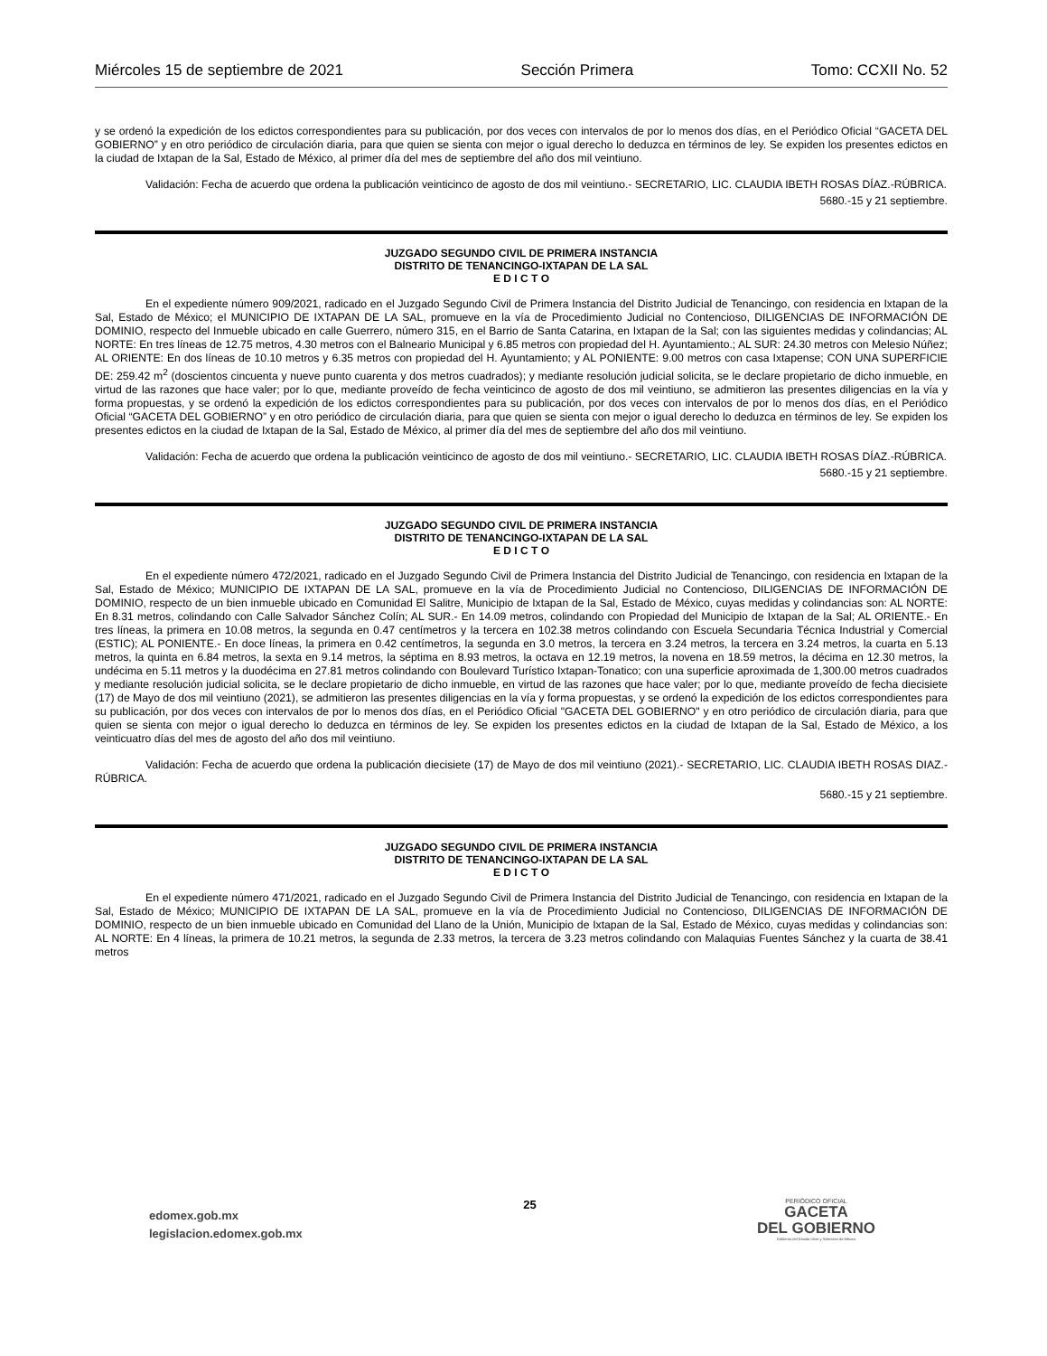Miércoles 15 de septiembre de 2021 Sección Primera Tomo: CCXII No. 52
y se ordenó la expedición de los edictos correspondientes para su publicación, por dos veces con intervalos de por lo menos dos días, en el Periódico Oficial “GACETA DEL GOBIERNO” y en otro periódico de circulación diaria, para que quien se sienta con mejor o igual derecho lo deduzca en términos de ley. Se expiden los presentes edictos en la ciudad de Ixtapan de la Sal, Estado de México, al primer día del mes de septiembre del año dos mil veintiuno.
Validación: Fecha de acuerdo que ordena la publicación veinticinco de agosto de dos mil veintiuno.- SECRETARIO, LIC. CLAUDIA IBETH ROSAS DÍAZ.-RÚBRICA.
5680.-15 y 21 septiembre.
JUZGADO SEGUNDO CIVIL DE PRIMERA INSTANCIA
DISTRITO DE TENANCINGO-IXTAPAN DE LA SAL
E D I C T O
En el expediente número 909/2021, radicado en el Juzgado Segundo Civil de Primera Instancia del Distrito Judicial de Tenancingo, con residencia en Ixtapan de la Sal, Estado de México; el MUNICIPIO DE IXTAPAN DE LA SAL, promueve en la vía de Procedimiento Judicial no Contencioso, DILIGENCIAS DE INFORMACIÓN DE DOMINIO, respecto del Inmueble ubicado en calle Guerrero, número 315, en el Barrio de Santa Catarina, en Ixtapan de la Sal; con las siguientes medidas y colindancias; AL NORTE: En tres líneas de 12.75 metros, 4.30 metros con el Balneario Municipal y 6.85 metros con propiedad del H. Ayuntamiento.; AL SUR: 24.30 metros con Melesio Núñez; AL ORIENTE: En dos líneas de 10.10 metros y 6.35 metros con propiedad del H. Ayuntamiento; y AL PONIENTE: 9.00 metros con casa Ixtapense; CON UNA SUPERFICIE DE: 259.42 m<sup>2</sup> (doscientos cincuenta y nueve punto cuarenta y dos metros cuadrados); y mediante resolución judicial solicita, se le declare propietario de dicho inmueble, en virtud de las razones que hace valer; por lo que, mediante proveído de fecha veinticinco de agosto de dos mil veintiuno, se admitieron las presentes diligencias en la vía y forma propuestas, y se ordenó la expedición de los edictos correspondientes para su publicación, por dos veces con intervalos de por lo menos dos días, en el Periódico Oficial “GACETA DEL GOBIERNO” y en otro periódico de circulación diaria, para que quien se sienta con mejor o igual derecho lo deduzca en términos de ley. Se expiden los presentes edictos en la ciudad de Ixtapan de la Sal, Estado de México, al primer día del mes de septiembre del año dos mil veintiuno.
Validación: Fecha de acuerdo que ordena la publicación veinticinco de agosto de dos mil veintiuno.- SECRETARIO, LIC. CLAUDIA IBETH ROSAS DÍAZ.-RÚBRICA.
5680.-15 y 21 septiembre.
JUZGADO SEGUNDO CIVIL DE PRIMERA INSTANCIA
DISTRITO DE TENANCINGO-IXTAPAN DE LA SAL
E D I C T O
En el expediente número 472/2021, radicado en el Juzgado Segundo Civil de Primera Instancia del Distrito Judicial de Tenancingo, con residencia en Ixtapan de la Sal, Estado de México; MUNICIPIO DE IXTAPAN DE LA SAL, promueve en la vía de Procedimiento Judicial no Contencioso, DILIGENCIAS DE INFORMACIÓN DE DOMINIO, respecto de un bien inmueble ubicado en Comunidad El Salitre, Municipio de Ixtapan de la Sal, Estado de México, cuyas medidas y colindancias son: AL NORTE: En 8.31 metros, colindando con Calle Salvador Sánchez Colín; AL SUR.- En 14.09 metros, colindando con Propiedad del Municipio de Ixtapan de la Sal; AL ORIENTE.- En tres líneas, la primera en 10.08 metros, la segunda en 0.47 centímetros y la tercera en 102.38 metros colindando con Escuela Secundaria Técnica Industrial y Comercial (ESTIC); AL PONIENTE.- En doce líneas, la primera en 0.42 centímetros, la segunda en 3.0 metros, la tercera en 3.24 metros, la tercera en 3.24 metros, la cuarta en 5.13 metros, la quinta en 6.84 metros, la sexta en 9.14 metros, la séptima en 8.93 metros, la octava en 12.19 metros, la novena en 18.59 metros, la décima en 12.30 metros, la undécima en 5.11 metros y la duodécima en 27.81 metros colindando con Boulevard Turístico Ixtapan-Tonatico; con una superficie aproximada de 1,300.00 metros cuadrados y mediante resolución judicial solicita, se le declare propietario de dicho inmueble, en virtud de las razones que hace valer; por lo que, mediante proveído de fecha diecisiete (17) de Mayo de dos mil veintiuno (2021), se admitieron las presentes diligencias en la vía y forma propuestas, y se ordenó la expedición de los edictos correspondientes para su publicación, por dos veces con intervalos de por lo menos dos días, en el Periódico Oficial "GACETA DEL GOBIERNO" y en otro periódico de circulación diaria, para que quien se sienta con mejor o igual derecho lo deduzca en términos de ley. Se expiden los presentes edictos en la ciudad de Ixtapan de la Sal, Estado de México, a los veinticuatro días del mes de agosto del año dos mil veintiuno.
Validación: Fecha de acuerdo que ordena la publicación diecisiete (17) de Mayo de dos mil veintiuno (2021).- SECRETARIO, LIC. CLAUDIA IBETH ROSAS DIAZ.-RÚBRICA.
5680.-15 y 21 septiembre.
JUZGADO SEGUNDO CIVIL DE PRIMERA INSTANCIA
DISTRITO DE TENANCINGO-IXTAPAN DE LA SAL
E D I C T O
En el expediente número 471/2021, radicado en el Juzgado Segundo Civil de Primera Instancia del Distrito Judicial de Tenancingo, con residencia en Ixtapan de la Sal, Estado de México; MUNICIPIO DE IXTAPAN DE LA SAL, promueve en la vía de Procedimiento Judicial no Contencioso, DILIGENCIAS DE INFORMACIÓN DE DOMINIO, respecto de un bien inmueble ubicado en Comunidad del Llano de la Unión, Municipio de Ixtapan de la Sal, Estado de México, cuyas medidas y colindancias son: AL NORTE: En 4 líneas, la primera de 10.21 metros, la segunda de 2.33 metros, la tercera de 3.23 metros colindando con Malaquias Fuentes Sánchez y la cuarta de 38.41 metros
edomex.gob.mx
legislacion.edomex.gob.mx
25
PERIÓDICO OFICIAL
GACETA
DEL GOBIERNO
Gobierno del Estado Libre y Soberano de México